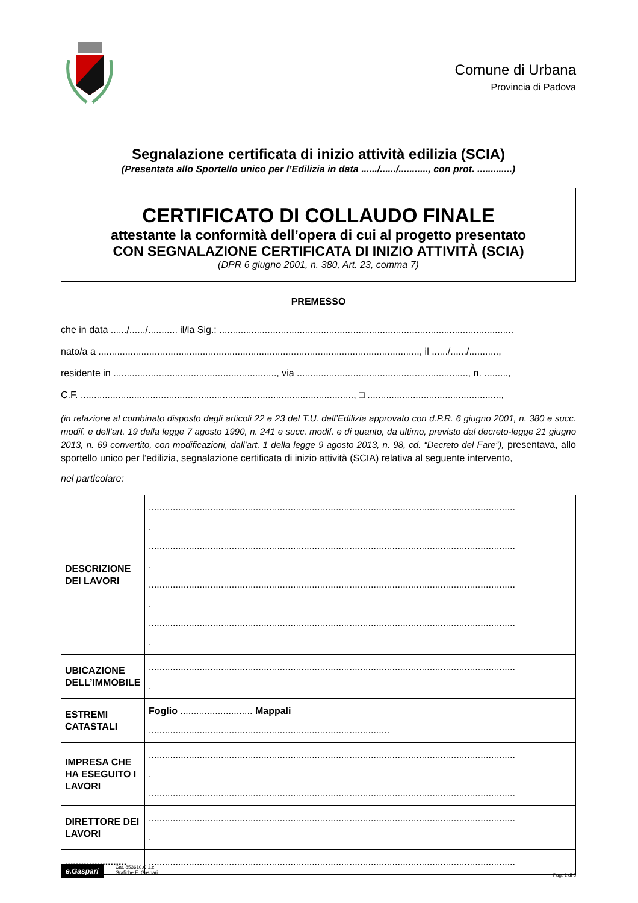Comune di Urbana
Provincia di Padova
Segnalazione certificata di inizio attività edilizia (SCIA)
(Presentata allo Sportello unico per l’Edilizia in data ....../....../..........., con prot. .............)
CERTIFICATO DI COLLAUDO FINALE
attestante la conformità dell’opera di cui al progetto presentato
CON SEGNALAZIONE CERTIFICATA DI INIZIO ATTIVITÀ (SCIA)
(DPR 6 giugno 2001, n. 380, Art. 23, comma 7)
PREMESSO
che in data ....../....../........... il/la Sig.: ..............................................................................................................
nato/a a ........................................................................................................................, il ....../....../...........,
residente in ............................................................., via ................................................................, n. .........,
C.F. ......................................................................................................, □ ..................................................,
(in relazione al combinato disposto degli articoli 22 e 23 del T.U. dell’Edilizia approvato con d.P.R. 6 giugno 2001, n. 380 e succ. modif. e dell’art. 19 della legge 7 agosto 1990, n. 241 e succ. modif. e di quanto, da ultimo, previsto dal decreto-legge 21 giugno 2013, n. 69 convertito, con modificazioni, dall’art. 1 della legge 9 agosto 2013, n. 98, cd. “Decreto del Fare”), presentava, allo sportello unico per l’edilizia, segnalazione certificata di inizio attività (SCIA) relativa al seguente intervento,
nel particolare:
| DESCRIZIONE DEI LAVORI | ......................................................................................................................................... . ......................................................................................................................................... . ......................................................................................................................................... . ......................................................................................................................................... . |
| UBICAZIONE DELL’IMMOBILE | ......................................................................................................................................... . |
| ESTREMI CATASTALI | Foglio ........................... Mappali .......................................................................................... |
| IMPRESA CHE HA ESEGUITO I LAVORI | ......................................................................................................................................... . ......................................................................................................................................... |
| DIRETTORE DEI LAVORI | ......................................................................................................................................... . |
| ....................... | ......................................................................................................................................... |
e.Gaspari
Cat. 853610.C.1.e
Grafiche E. Gaspari
Pag. 1 di 3